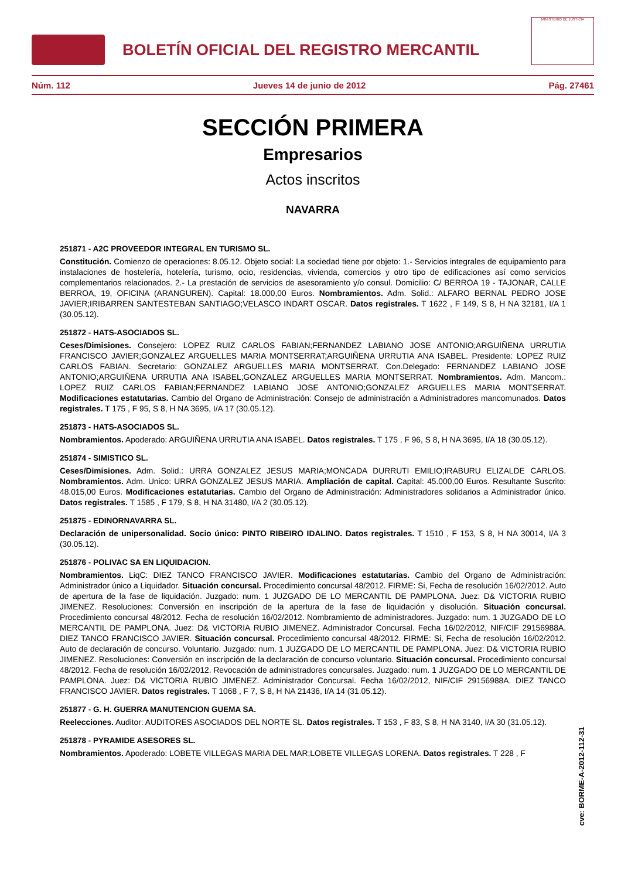BOLETÍN OFICIAL DEL REGISTRO MERCANTIL
MINISTERIO DE JUSTICIA
Núm. 112 Jueves 14 de junio de 2012 Pág. 27461
SECCIÓN PRIMERA
Empresarios
Actos inscritos
NAVARRA
251871 - A2C PROVEEDOR INTEGRAL EN TURISMO SL.
Constitución. Comienzo de operaciones: 8.05.12. Objeto social: La sociedad tiene por objeto: 1.- Servicios integrales de equipamiento para instalaciones de hostelería, hotelería, turismo, ocio, residencias, vivienda, comercios y otro tipo de edificaciones así como servicios complementarios relacionados. 2.- La prestación de servicios de asesoramiento y/o consul. Domicilio: C/ BERROA 19 - TAJONAR, CALLE BERROA, 19, OFICINA (ARANGUREN). Capital: 18.000,00 Euros. Nombramientos. Adm. Solid.: ALFARO BERNAL PEDRO JOSE JAVIER;IRIBARREN SANTESTEBAN SANTIAGO;VELASCO INDART OSCAR. Datos registrales. T 1622 , F 149, S 8, H NA 32181, I/A 1 (30.05.12).
251872 - HATS-ASOCIADOS SL.
Ceses/Dimisiones. Consejero: LOPEZ RUIZ CARLOS FABIAN;FERNANDEZ LABIANO JOSE ANTONIO;ARGUIÑENA URRUTIA FRANCISCO JAVIER;GONZALEZ ARGUELLES MARIA MONTSERRAT;ARGUIÑENA URRUTIA ANA ISABEL. Presidente: LOPEZ RUIZ CARLOS FABIAN. Secretario: GONZALEZ ARGUELLES MARIA MONTSERRAT. Con.Delegado: FERNANDEZ LABIANO JOSE ANTONIO;ARGUIÑENA URRUTIA ANA ISABEL;GONZALEZ ARGUELLES MARIA MONTSERRAT. Nombramientos. Adm. Mancom.: LOPEZ RUIZ CARLOS FABIAN;FERNANDEZ LABIANO JOSE ANTONIO;GONZALEZ ARGUELLES MARIA MONTSERRAT. Modificaciones estatutarias. Cambio del Organo de Administración: Consejo de administración a Administradores mancomunados. Datos registrales. T 175 , F 95, S 8, H NA 3695, I/A 17 (30.05.12).
251873 - HATS-ASOCIADOS SL.
Nombramientos. Apoderado: ARGUIÑENA URRUTIA ANA ISABEL. Datos registrales. T 175 , F 96, S 8, H NA 3695, I/A 18 (30.05.12).
251874 - SIMISTICO SL.
Ceses/Dimisiones. Adm. Solid.: URRA GONZALEZ JESUS MARIA;MONCADA DURRUTI EMILIO;IRABURU ELIZALDE CARLOS. Nombramientos. Adm. Unico: URRA GONZALEZ JESUS MARIA. Ampliación de capital. Capital: 45.000,00 Euros. Resultante Suscrito: 48.015,00 Euros. Modificaciones estatutarias. Cambio del Organo de Administración: Administradores solidarios a Administrador único. Datos registrales. T 1585 , F 179, S 8, H NA 31480, I/A 2 (30.05.12).
251875 - EDINORNAVARRA SL.
Declaración de unipersonalidad. Socio único: PINTO RIBEIRO IDALINO. Datos registrales. T 1510 , F 153, S 8, H NA 30014, I/A 3 (30.05.12).
251876 - POLIVAC SA EN LIQUIDACION.
Nombramientos. LiqC: DIEZ TANCO FRANCISCO JAVIER. Modificaciones estatutarias. Cambio del Organo de Administración: Administrador único a Liquidador. Situación concursal. Procedimiento concursal 48/2012. FIRME: Si, Fecha de resolución 16/02/2012. Auto de apertura de la fase de liquidación. Juzgado: num. 1 JUZGADO DE LO MERCANTIL DE PAMPLONA. Juez: D& VICTORIA RUBIO JIMENEZ. Resoluciones: Conversión en inscripción de la apertura de la fase de liquidación y disolución. Situación concursal. Procedimiento concursal 48/2012. Fecha de resolución 16/02/2012. Nombramiento de administradores. Juzgado: num. 1 JUZGADO DE LO MERCANTIL DE PAMPLONA. Juez: D& VICTORIA RUBIO JIMENEZ. Administrador Concursal. Fecha 16/02/2012, NIF/CIF 29156988A. DIEZ TANCO FRANCISCO JAVIER. Situación concursal. Procedimiento concursal 48/2012. FIRME: Si, Fecha de resolución 16/02/2012. Auto de declaración de concurso. Voluntario. Juzgado: num. 1 JUZGADO DE LO MERCANTIL DE PAMPLONA. Juez: D& VICTORIA RUBIO JIMENEZ. Resoluciones: Conversión en inscripción de la declaración de concurso voluntario. Situación concursal. Procedimiento concursal 48/2012. Fecha de resolución 16/02/2012. Revocación de administradores concursales. Juzgado: num. 1 JUZGADO DE LO MERCANTIL DE PAMPLONA. Juez: D& VICTORIA RUBIO JIMENEZ. Administrador Concursal. Fecha 16/02/2012, NIF/CIF 29156988A. DIEZ TANCO FRANCISCO JAVIER. Datos registrales. T 1068 , F 7, S 8, H NA 21436, I/A 14 (31.05.12).
251877 - G. H. GUERRA MANUTENCION GUEMA SA.
Reelecciones. Auditor: AUDITORES ASOCIADOS DEL NORTE SL. Datos registrales. T 153 , F 83, S 8, H NA 3140, I/A 30 (31.05.12).
251878 - PYRAMIDE ASESORES SL.
Nombramientos. Apoderado: LOBETE VILLEGAS MARIA DEL MAR;LOBETE VILLEGAS LORENA. Datos registrales. T 228 , F
cve: BORME-A-2012-112-31